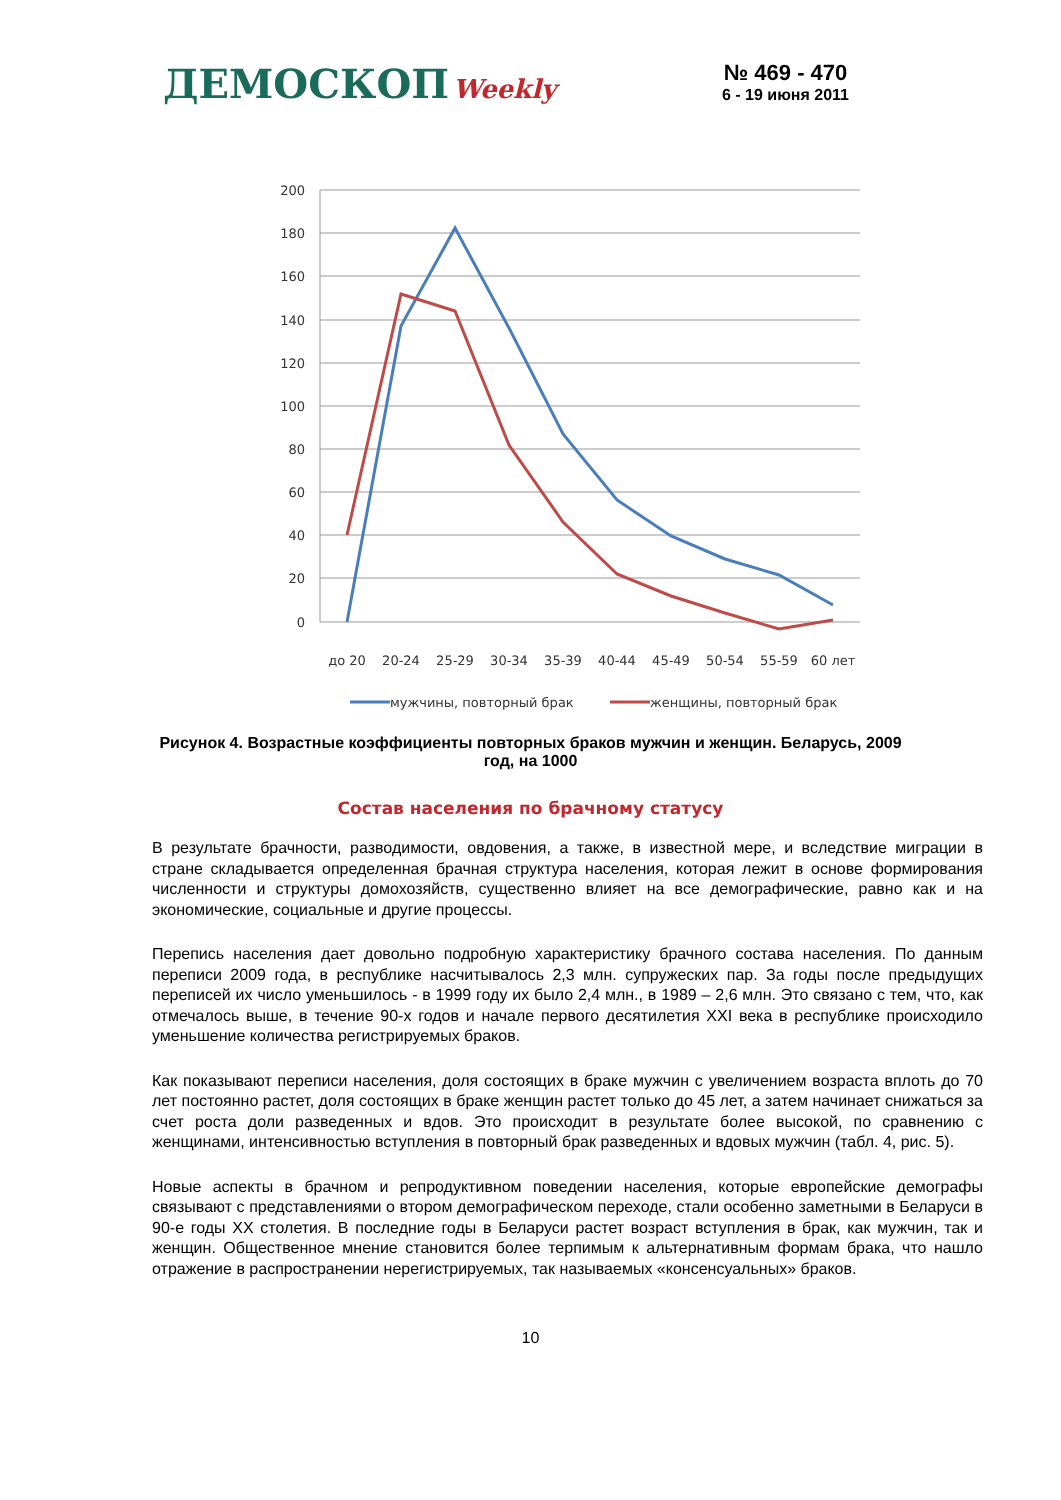ДЕМОСКОП Weekly
№ 469 - 470
6 - 19 июня 2011
200
180
160
140
120
100
80
60
40
20
0
до 20
20-24
25-29
30-34
35-39
40-44
45-49
50-54
55-59
60 лет
мужчины, повторный брак
женщины, повторный брак
Рисунок 4. Возрастные коэффициенты повторных браков мужчин и женщин. Беларусь, 2009 год, на 1000
Состав населения по брачному статусу
В результате брачности, разводимости, овдовения, а также, в известной мере, и вследствие миграции в стране складывается определенная брачная структура населения, которая лежит в основе формирования численности и структуры домохозяйств, существенно влияет на все демографические, равно как и на экономические, социальные и другие процессы.
Перепись населения дает довольно подробную характеристику брачного состава населения. По данным переписи 2009 года, в республике насчитывалось 2,3 млн. супружеских пар. За годы после предыдущих переписей их число уменьшилось - в 1999 году их было 2,4 млн., в 1989 – 2,6 млн. Это связано с тем, что, как отмечалось выше, в течение 90-х годов и начале первого десятилетия XXI века в республике происходило уменьшение количества регистрируемых браков.
Как показывают переписи населения, доля состоящих в браке мужчин с увеличением возраста вплоть до 70 лет постоянно растет, доля состоящих в браке женщин растет только до 45 лет, а затем начинает снижаться за счет роста доли разведенных и вдов. Это происходит в результате более высокой, по сравнению с женщинами, интенсивностью вступления в повторный брак разведенных и вдовых мужчин (табл. 4, рис. 5).
Новые аспекты в брачном и репродуктивном поведении населения, которые европейские демографы связывают с представлениями о втором демографическом переходе, стали особенно заметными в Беларуси в 90-е годы XX столетия. В последние годы в Беларуси растет возраст вступления в брак, как мужчин, так и женщин. Общественное мнение становится более терпимым к альтернативным формам брака, что нашло отражение в распространении нерегистрируемых, так называемых «консенсуальных» браков.
10